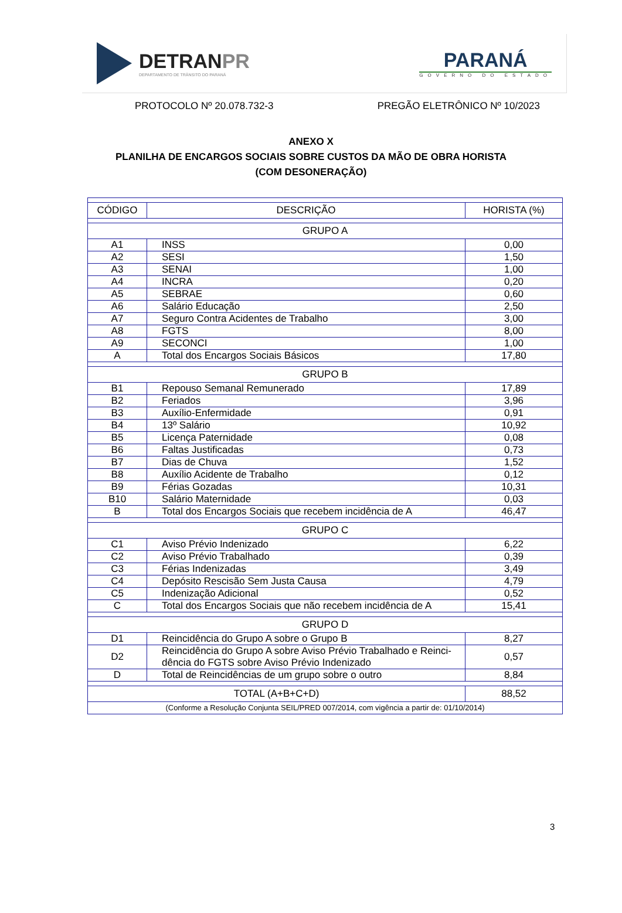DETRANPR
DEPARTAMENTO DE TRÂNSITO DO PARANÁ
PARANÁ
GOVERNO DO ESTADO
PROTOCOLO Nº 20.078.732-3 PREGÃO ELETRÔNICO Nº 10/2023
ANEXO X
PLANILHA DE ENCARGOS SOCIAIS SOBRE CUSTOS DA MÃO DE OBRA HORISTA
(COM DESONERAÇÃO)
| CÓDIGO | DESCRIÇÃO | HORISTA (%) |
| --- | --- | --- |
| GRUPO A | | |
| A1 | INSS | 0,00 |
| A2 | SESI | 1,50 |
| A3 | SENAI | 1,00 |
| A4 | INCRA | 0,20 |
| A5 | SEBRAE | 0,60 |
| A6 | Salário Educação | 2,50 |
| A7 | Seguro Contra Acidentes de Trabalho | 3,00 |
| A8 | FGTS | 8,00 |
| A9 | SECONCI | 1,00 |
| A | Total dos Encargos Sociais Básicos | 17,80 |
| GRUPO B | | |
| B1 | Repouso Semanal Remunerado | 17,89 |
| B2 | Feriados | 3,96 |
| B3 | Auxílio-Enfermidade | 0,91 |
| B4 | 13º Salário | 10,92 |
| B5 | Licença Paternidade | 0,08 |
| B6 | Faltas Justificadas | 0,73 |
| B7 | Dias de Chuva | 1,52 |
| B8 | Auxílio Acidente de Trabalho | 0,12 |
| B9 | Férias Gozadas | 10,31 |
| B10 | Salário Maternidade | 0,03 |
| B | Total dos Encargos Sociais que recebem incidência de A | 46,47 |
| GRUPO C | | |
| C1 | Aviso Prévio Indenizado | 6,22 |
| C2 | Aviso Prévio Trabalhado | 0,39 |
| C3 | Férias Indenizadas | 3,49 |
| C4 | Depósito Rescisão Sem Justa Causa | 4,79 |
| C5 | Indenização Adicional | 0,52 |
| C | Total dos Encargos Sociais que não recebem incidência de A | 15,41 |
| GRUPO D | | |
| D1 | Reincidência do Grupo A sobre o Grupo B | 8,27 |
| D2 | Reincidência do Grupo A sobre Aviso Prévio Trabalhado e Reinci-dência do FGTS sobre Aviso Prévio Indenizado | 0,57 |
| D | Total de Reincidências de um grupo sobre o outro | 8,84 |
| TOTAL (A+B+C+D) | | 88,52 |
| (Conforme a Resolução Conjunta SEIL/PRED 007/2014, com vigência a partir de: 01/10/2014) | | |
3